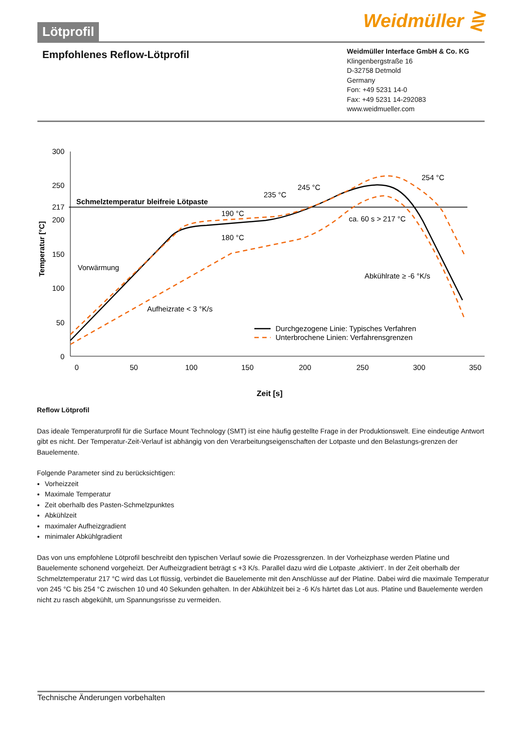Lötprofil
Weidmüller ⋛
Empfohlenes Reflow-Lötprofil
Weidmüller Interface GmbH & Co. KG
Klingenbergstraße 16
D-32758 Detmold
Germany
Fon: +49 5231 14-0
Fax: +49 5231 14-292083
www.weidmueller.com
300
250
217
200
150
100
50
0
0
50
100
150
200
250
300
350
Schmelztemperatur bleifreie Lötpaste
190 °C
180 °C
235 °C
245 °C
254 °C
ca. 60 s > 217 °C
Vorwärmung
Aufheizrate < 3 °K/s
Abkühlrate ≥ -6 °K/s
Durchgezogene Linie: Typisches Verfahren
Unterbrochene Linien: Verfahrensgrenzen
Temperatur [°C]
Zeit [s]
Reflow Lötprofil
Das ideale Temperaturprofil für die Surface Mount Technology (SMT) ist eine häufig gestellte Frage in der Produktionswelt. Eine eindeutige Antwort gibt es nicht. Der Temperatur-Zeit-Verlauf ist abhängig von den Verarbeitungseigenschaften der Lotpaste und den Belastungs-grenzen der Bauelemente.
Folgende Parameter sind zu berücksichtigen:
Vorheizzeit
Maximale Temperatur
Zeit oberhalb des Pasten-Schmelzpunktes
Abkühlzeit
maximaler Aufheizgradient
minimaler Abkühlgradient
Das von uns empfohlene Lötprofil beschreibt den typischen Verlauf sowie die Prozessgrenzen. In der Vorheizphase werden Platine und Bauelemente schonend vorgeheizt. Der Aufheizgradient beträgt ≤ +3 K/s. Parallel dazu wird die Lotpaste ‚aktiviert‘. In der Zeit oberhalb der Schmelztemperatur 217 °C wird das Lot flüssig, verbindet die Bauelemente mit den Anschlüsse auf der Platine. Dabei wird die maximale Temperatur von 245 °C bis 254 °C zwischen 10 und 40 Sekunden gehalten. In der Abkühlzeit bei ≥ -6 K/s härtet das Lot aus. Platine und Bauelemente werden nicht zu rasch abgekühlt, um Spannungsrisse zu vermeiden.
Technische Änderungen vorbehalten